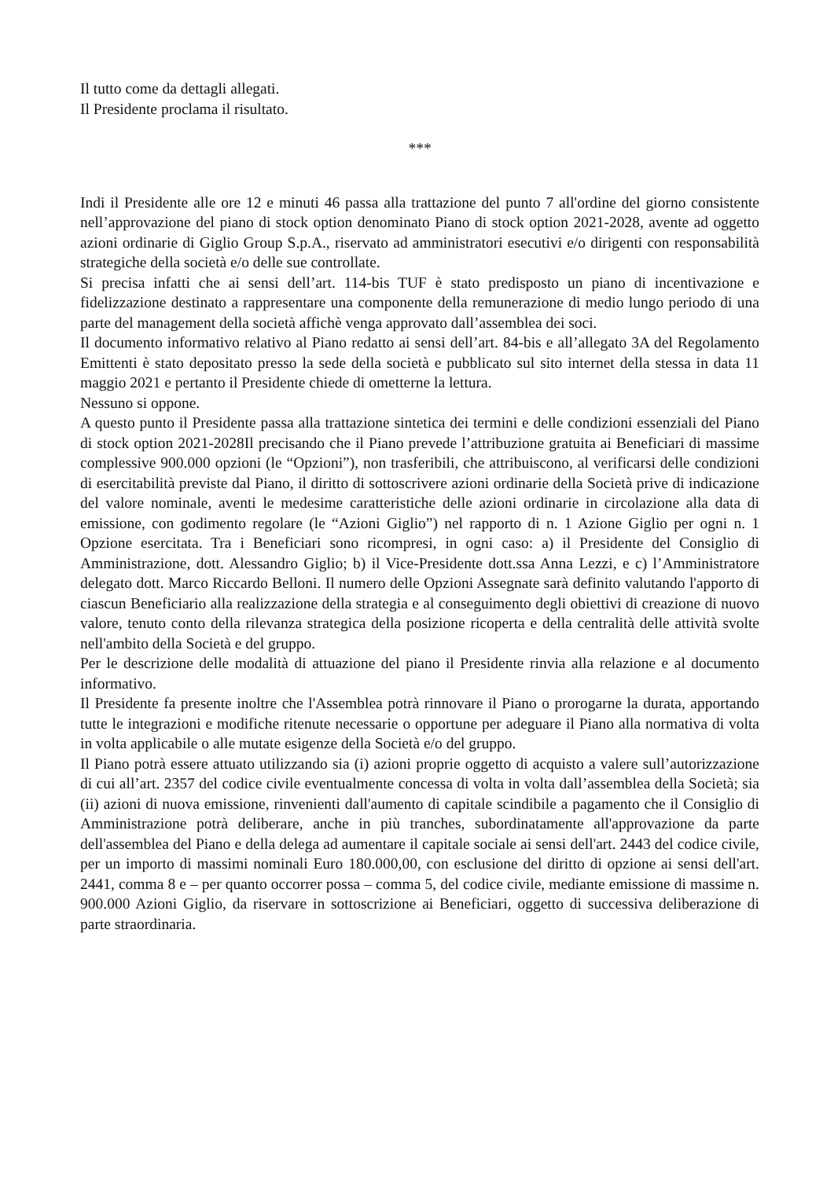Il tutto come da dettagli allegati.
Il Presidente proclama il risultato.
***
Indi il Presidente alle ore 12 e minuti 46 passa alla trattazione del punto 7 all'ordine del giorno consistente nell’approvazione del piano di stock option denominato Piano di stock option 2021-2028, avente ad oggetto azioni ordinarie di Giglio Group S.p.A., riservato ad amministratori esecutivi e/o dirigenti con responsabilità strategiche della società e/o delle sue controllate.
Si precisa infatti che ai sensi dell’art. 114-bis TUF è stato predisposto un piano di incentivazione e fidelizzazione destinato a rappresentare una componente della remunerazione di medio lungo periodo di una parte del management della società affichè venga approvato dall’assemblea dei soci.
Il documento informativo relativo al Piano redatto ai sensi dell’art. 84-bis e all’allegato 3A del Regolamento Emittenti è stato depositato presso la sede della società e pubblicato sul sito internet della stessa in data 11 maggio 2021 e pertanto il Presidente chiede di ometterne la lettura.
Nessuno si oppone.
A questo punto il Presidente passa alla trattazione sintetica dei termini e delle condizioni essenziali del Piano di stock option 2021-2028Il precisando che il Piano prevede l’attribuzione gratuita ai Beneficiari di massime complessive 900.000 opzioni (le “Opzioni”), non trasferibili, che attribuiscono, al verificarsi delle condizioni di esercitabilità previste dal Piano, il diritto di sottoscrivere azioni ordinarie della Società prive di indicazione del valore nominale, aventi le medesime caratteristiche delle azioni ordinarie in circolazione alla data di emissione, con godimento regolare (le “Azioni Giglio”) nel rapporto di n. 1 Azione Giglio per ogni n. 1 Opzione esercitata. Tra i Beneficiari sono ricompresi, in ogni caso: a) il Presidente del Consiglio di Amministrazione, dott. Alessandro Giglio; b) il Vice-Presidente dott.ssa Anna Lezzi, e c) l’Amministratore delegato dott. Marco Riccardo Belloni. Il numero delle Opzioni Assegnate sarà definito valutando l'apporto di ciascun Beneficiario alla realizzazione della strategia e al conseguimento degli obiettivi di creazione di nuovo valore, tenuto conto della rilevanza strategica della posizione ricoperta e della centralità delle attività svolte nell'ambito della Società e del gruppo.
Per le descrizione delle modalità di attuazione del piano il Presidente rinvia alla relazione e al documento informativo.
Il Presidente fa presente inoltre che l'Assemblea potrà rinnovare il Piano o prorogarne la durata, apportando tutte le integrazioni e modifiche ritenute necessarie o opportune per adeguare il Piano alla normativa di volta in volta applicabile o alle mutate esigenze della Società e/o del gruppo.
Il Piano potrà essere attuato utilizzando sia (i) azioni proprie oggetto di acquisto a valere sull’autorizzazione di cui all’art. 2357 del codice civile eventualmente concessa di volta in volta dall’assemblea della Società; sia (ii) azioni di nuova emissione, rinvenienti dall'aumento di capitale scindibile a pagamento che il Consiglio di Amministrazione potrà deliberare, anche in più tranches, subordinatamente all'approvazione da parte dell'assemblea del Piano e della delega ad aumentare il capitale sociale ai sensi dell'art. 2443 del codice civile, per un importo di massimi nominali Euro 180.000,00, con esclusione del diritto di opzione ai sensi dell'art. 2441, comma 8 e – per quanto occorrer possa – comma 5, del codice civile, mediante emissione di massime n. 900.000 Azioni Giglio, da riservare in sottoscrizione ai Beneficiari, oggetto di successiva deliberazione di parte straordinaria.